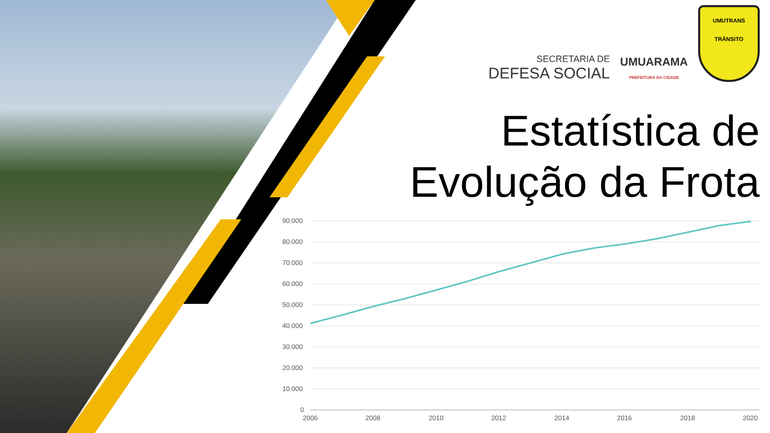SECRETARIA DE
DEFESA SOCIAL
UMUARAMA
PREFEITURA DA CIDADE
UMUTRANS
TRÂNSITO
Estatística de
Evolução da Frota
90.000
80.000
70.000
60.000
50.000
40.000
30.000
20.000
10.000
0
2006
2008
2010
2012
2014
2016
2018
2020